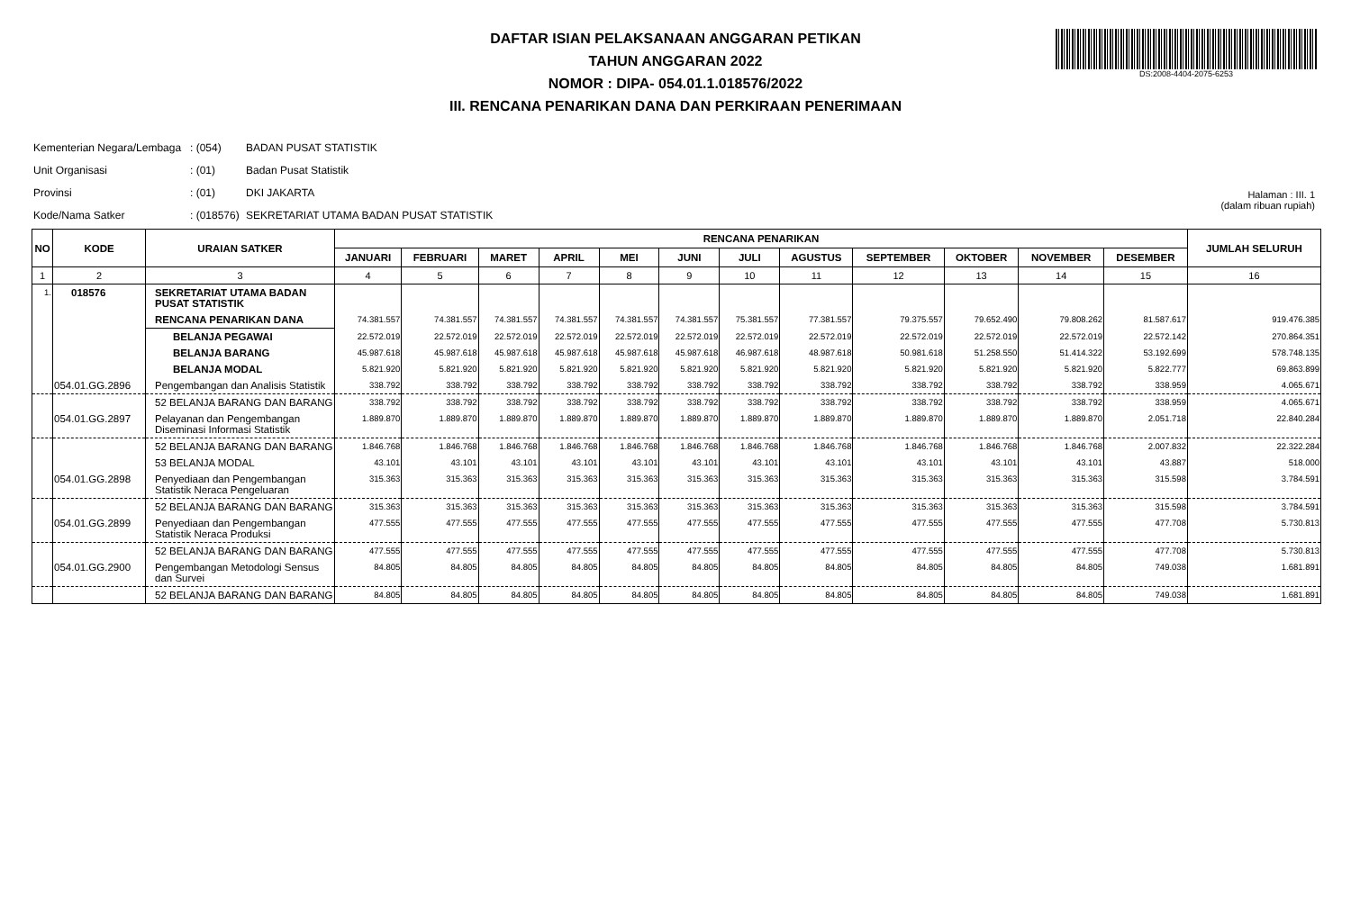DAFTAR ISIAN PELAKSANAAN ANGGARAN PETIKAN
TAHUN ANGGARAN 2022
NOMOR : DIPA- 054.01.1.018576/2022
III. RENCANA PENARIKAN DANA DAN PERKIRAAN PENERIMAAN
DS:2008-4404-2075-6253
| Kementerian Negara/Lembaga | : (054) | BADAN PUSAT STATISTIK |
| Unit Organisasi | : (01) | Badan Pusat Statistik |
| Provinsi | : (01) | DKI JAKARTA |
| Kode/Nama Satker | : (018576) | SEKRETARIAT UTAMA BADAN PUSAT STATISTIK |
Halaman : III. 1
(dalam ribuan rupiah)
| NO | KODE | URAIAN SATKER | RENCANA PENARIKAN | | | | | | | | | | | | JUMLAH SELURUH |
| --- | --- | --- | --- | --- | --- | --- | --- | --- | --- | --- | --- | --- | --- | --- | --- |
| | | | JANUARI | FEBRUARI | MARET | APRIL | MEI | JUNI | JULI | AGUSTUS | SEPTEMBER | OKTOBER | NOVEMBER | DESEMBER | |
| 1 | 2 | 3 | 4 | 5 | 6 | 7 | 8 | 9 | 10 | 11 | 12 | 13 | 14 | 15 | 16 |
| 1. | 018576 | SEKRETARIAT UTAMA BADAN PUSAT STATISTIK | | | | | | | | | | | | | |
| | | RENCANA PENARIKAN DANA | 74.381.557 | 74.381.557 | 74.381.557 | 74.381.557 | 74.381.557 | 74.381.557 | 75.381.557 | 77.381.557 | 79.375.557 | 79.652.490 | 79.808.262 | 81.587.617 | 919.476.385 |
| | | BELANJA PEGAWAI | 22.572.019 | 22.572.019 | 22.572.019 | 22.572.019 | 22.572.019 | 22.572.019 | 22.572.019 | 22.572.019 | 22.572.019 | 22.572.019 | 22.572.019 | 22.572.142 | 270.864.351 |
| | | BELANJA BARANG | 45.987.618 | 45.987.618 | 45.987.618 | 45.987.618 | 45.987.618 | 45.987.618 | 46.987.618 | 48.987.618 | 50.981.618 | 51.258.550 | 51.414.322 | 53.192.699 | 578.748.135 |
| | | BELANJA MODAL | 5.821.920 | 5.821.920 | 5.821.920 | 5.821.920 | 5.821.920 | 5.821.920 | 5.821.920 | 5.821.920 | 5.821.920 | 5.821.920 | 5.821.920 | 5.822.777 | 69.863.899 |
| | 054.01.GG.2896 | Pengembangan dan Analisis Statistik | 338.792 | 338.792 | 338.792 | 338.792 | 338.792 | 338.792 | 338.792 | 338.792 | 338.792 | 338.792 | 338.792 | 338.959 | 4.065.671 |
| | | 52 BELANJA BARANG DAN BARANG | 338.792 | 338.792 | 338.792 | 338.792 | 338.792 | 338.792 | 338.792 | 338.792 | 338.792 | 338.792 | 338.792 | 338.959 | 4.065.671 |
| | 054.01.GG.2897 | Pelayanan dan Pengembangan Diseminasi Informasi Statistik | 1.889.870 | 1.889.870 | 1.889.870 | 1.889.870 | 1.889.870 | 1.889.870 | 1.889.870 | 1.889.870 | 1.889.870 | 1.889.870 | 1.889.870 | 2.051.718 | 22.840.284 |
| | | 52 BELANJA BARANG DAN BARANG | 1.846.768 | 1.846.768 | 1.846.768 | 1.846.768 | 1.846.768 | 1.846.768 | 1.846.768 | 1.846.768 | 1.846.768 | 1.846.768 | 1.846.768 | 2.007.832 | 22.322.284 |
| | | 53 BELANJA MODAL | 43.101 | 43.101 | 43.101 | 43.101 | 43.101 | 43.101 | 43.101 | 43.101 | 43.101 | 43.101 | 43.101 | 43.887 | 518.000 |
| | 054.01.GG.2898 | Penyediaan dan Pengembangan Statistik Neraca Pengeluaran | 315.363 | 315.363 | 315.363 | 315.363 | 315.363 | 315.363 | 315.363 | 315.363 | 315.363 | 315.363 | 315.363 | 315.598 | 3.784.591 |
| | | 52 BELANJA BARANG DAN BARANG | 315.363 | 315.363 | 315.363 | 315.363 | 315.363 | 315.363 | 315.363 | 315.363 | 315.363 | 315.363 | 315.363 | 315.598 | 3.784.591 |
| | 054.01.GG.2899 | Penyediaan dan Pengembangan Statistik Neraca Produksi | 477.555 | 477.555 | 477.555 | 477.555 | 477.555 | 477.555 | 477.555 | 477.555 | 477.555 | 477.555 | 477.555 | 477.708 | 5.730.813 |
| | | 52 BELANJA BARANG DAN BARANG | 477.555 | 477.555 | 477.555 | 477.555 | 477.555 | 477.555 | 477.555 | 477.555 | 477.555 | 477.555 | 477.555 | 477.708 | 5.730.813 |
| | 054.01.GG.2900 | Pengembangan Metodologi Sensus dan Survei | 84.805 | 84.805 | 84.805 | 84.805 | 84.805 | 84.805 | 84.805 | 84.805 | 84.805 | 84.805 | 84.805 | 749.038 | 1.681.891 |
| | | 52 BELANJA BARANG DAN BARANG | 84.805 | 84.805 | 84.805 | 84.805 | 84.805 | 84.805 | 84.805 | 84.805 | 84.805 | 84.805 | 84.805 | 749.038 | 1.681.891 |